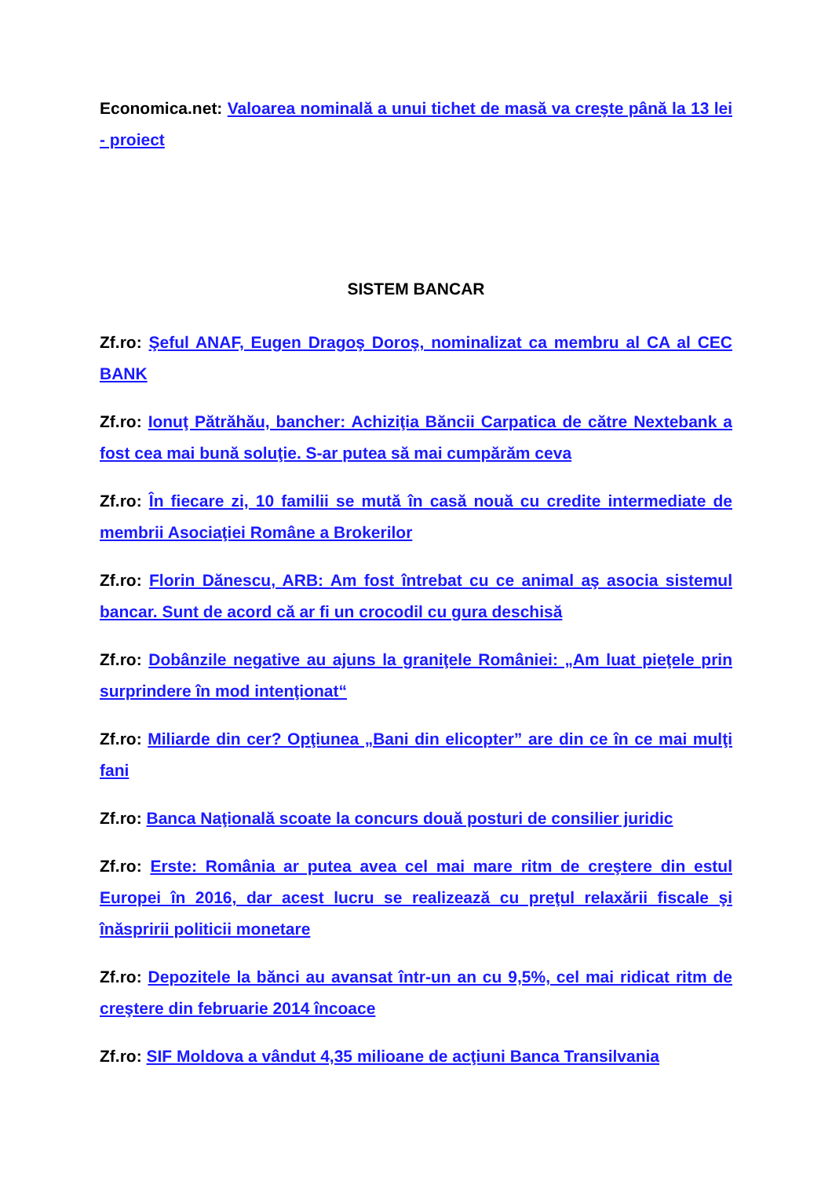Economica.net: Valoarea nominală a unui tichet de masă va creşte până la 13 lei - proiect
SISTEM BANCAR
Zf.ro: Şeful ANAF, Eugen Dragoş Doroş, nominalizat ca membru al CA al CEC BANK
Zf.ro: Ionuţ Pătrăhău, bancher: Achiziţia Băncii Carpatica de către Nextebank a fost cea mai bună soluţie. S-ar putea să mai cumpărăm ceva
Zf.ro: În fiecare zi, 10 familii se mută în casă nouă cu credite intermediate de membrii Asociaţiei Române a Brokerilor
Zf.ro: Florin Dănescu, ARB: Am fost întrebat cu ce animal aş asocia sistemul bancar. Sunt de acord că ar fi un crocodil cu gura deschisă
Zf.ro: Dobânzile negative au ajuns la graniţele României: „Am luat pieţele prin surprindere în mod intenţionat“
Zf.ro: Miliarde din cer? Opţiunea „Bani din elicopter” are din ce în ce mai mulţi fani
Zf.ro: Banca Naţională scoate la concurs două posturi de consilier juridic
Zf.ro: Erste: România ar putea avea cel mai mare ritm de creştere din estul Europei în 2016, dar acest lucru se realizează cu preţul relaxării fiscale şi înăspririi politicii monetare
Zf.ro: Depozitele la bănci au avansat într-un an cu 9,5%, cel mai ridicat ritm de creştere din februarie 2014 încoace
Zf.ro: SIF Moldova a vândut 4,35 milioane de acţiuni Banca Transilvania